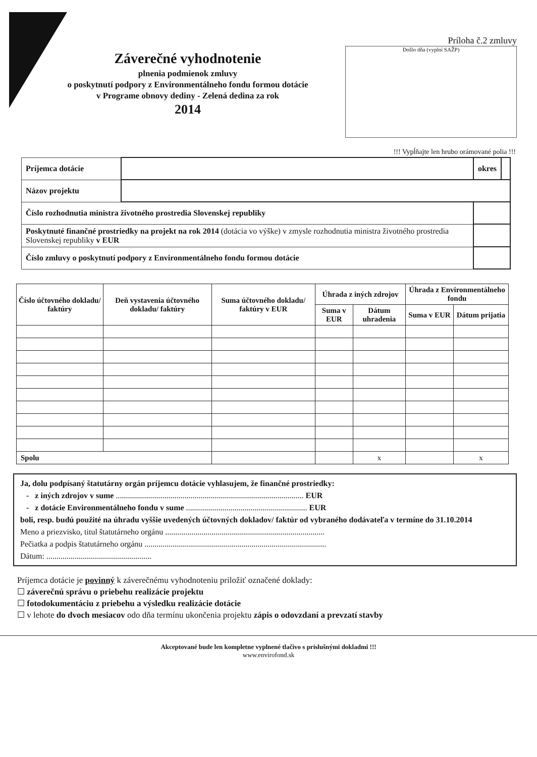Záverečné vyhodnotenie
plnenia podmienok zmluvy
o poskytnutí podpory z Environmentálneho fondu formou dotácie
v Programe obnovy dediny - Zelená dedina za rok
2014
Príloha č.2 zmluvy
Došlo dňa (vyplní SAŽP)
!!! Vypĺňajte len hrubo orámované polia !!!
| Príjemca dotácie | | | okres | |
| Názov projektu | | | | |
| Číslo rozhodnutia ministra životného prostredia Slovenskej republiky | | | | |
| Poskytnuté finančné prostriedky na projekt na rok 2014 (dotácia vo výške) v zmysle rozhodnutia ministra životného prostredia Slovenskej republiky v EUR | | | | |
| Číslo zmluvy o poskytnutí podpory z Environmentálneho fondu formou dotácie | | | | |
| Číslo účtovného dokladu/ faktúry | Deň vystavenia účtovného dokladu/ faktúry | Suma účtovného dokladu/ faktúry v EUR | Úhrada z iných zdrojov | | Úhrada z Environmentálneho fondu | |
| --- | --- | --- | --- | --- | --- | --- |
| | | | Suma v EUR | Dátum uhradenia | Suma v EUR | Dátum prijatia |
| Spolu | | | | x | | x |
Ja, dolu podpísaný štatutárny orgán príjemcu dotácie vyhlasujem, že finančné prostriedky:
- z iných zdrojov v sume ............................................................................................. EUR
- z dotácie Environmentálneho fondu v sume ............................................................ EUR
boli, resp. budú použité na úhradu vyššie uvedených účtovných dokladov/ faktúr od vybraného dodávateľa v termíne do 31.10.2014
Meno a priezvisko, titul štatutárneho orgánu ...............................................................................
Pečiatka a podpis štatutárneho orgánu ..........................................................................................
Dátum: ....................................................
Príjemca dotácie je povinný k záverečnému vyhodnoteniu priložiť označené doklady:
☐ záverečnú správu o priebehu realizácie projektu
☐ fotodokumentáciu z priebehu a výsledku realizácie dotácie
☐ v lehote do dvoch mesiacov odo dňa termínu ukončenia projektu zápis o odovzdaní a prevzatí stavby
Akceptované bude len kompletne vyplnené tlačivo s príslušnými dokladmi !!!
www.envirofond.sk